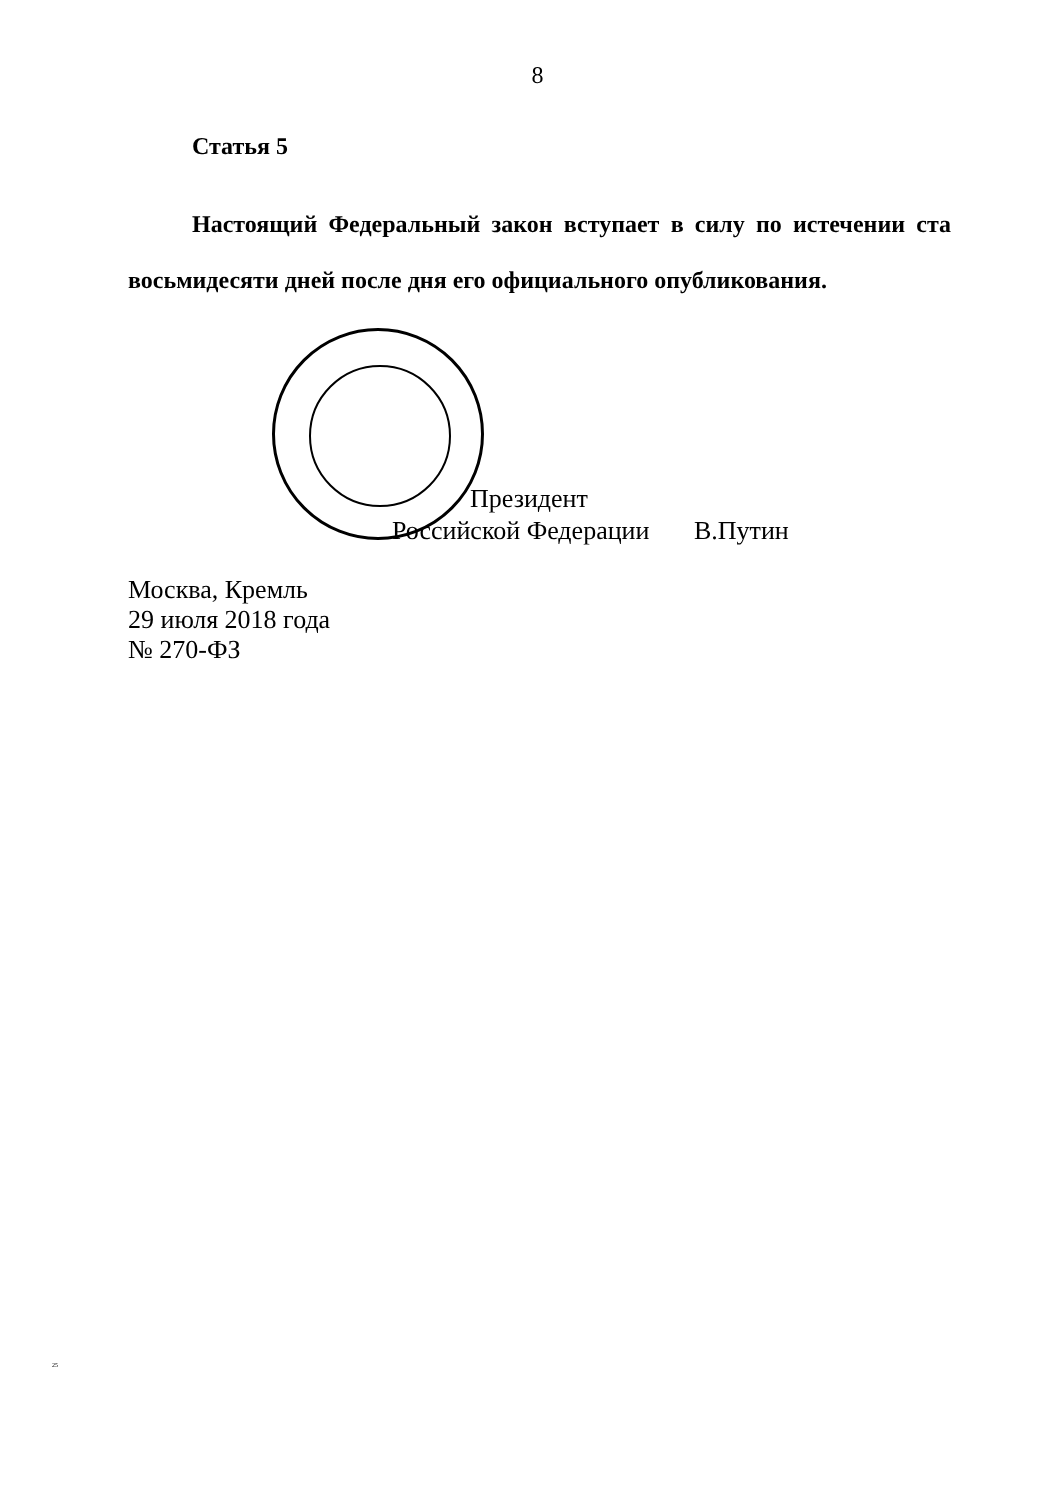8
Статья 5
Настоящий Федеральный закон вступает в силу по истечении ста восьмидесяти дней после дня его официального опубликования.
Президент
Российской Федерации В.Путин
Москва, Кремль
29 июля 2018 года
№ 270-ФЗ
25